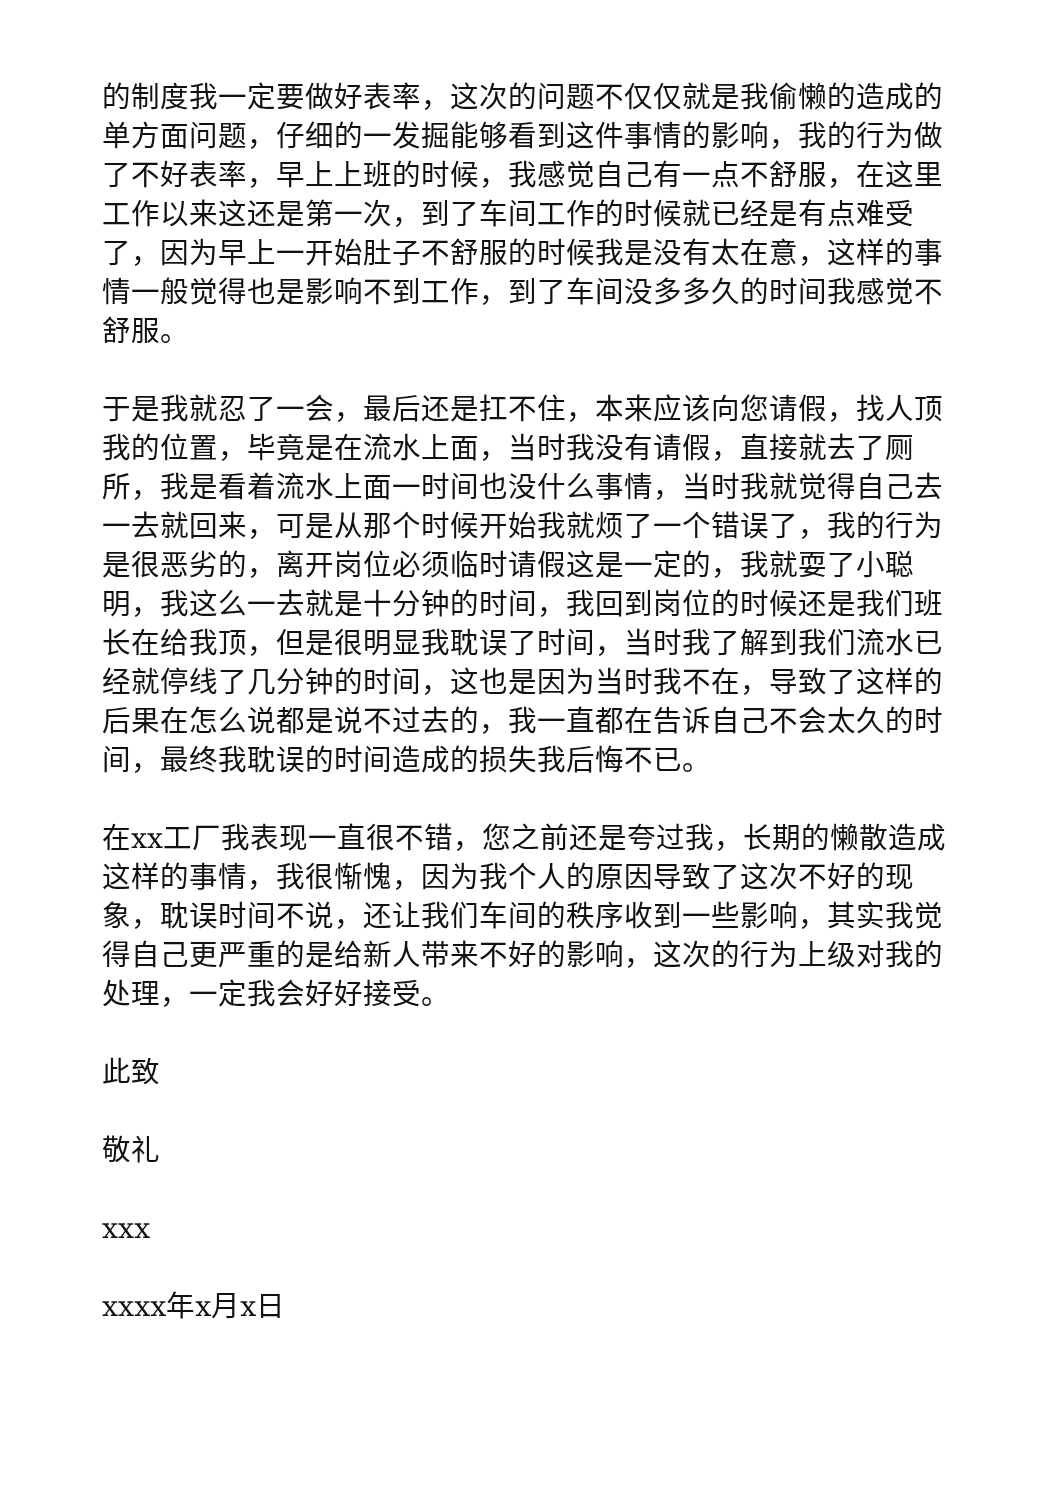的制度我一定要做好表率，这次的问题不仅仅就是我偷懒的造成的单方面问题，仔细的一发掘能够看到这件事情的影响，我的行为做了不好表率，早上上班的时候，我感觉自己有一点不舒服，在这里工作以来这还是第一次，到了车间工作的时候就已经是有点难受了，因为早上一开始肚子不舒服的时候我是没有太在意，这样的事情一般觉得也是影响不到工作，到了车间没多多久的时间我感觉不舒服。
于是我就忍了一会，最后还是扛不住，本来应该向您请假，找人顶我的位置，毕竟是在流水上面，当时我没有请假，直接就去了厕所，我是看着流水上面一时间也没什么事情，当时我就觉得自己去一去就回来，可是从那个时候开始我就烦了一个错误了，我的行为是很恶劣的，离开岗位必须临时请假这是一定的，我就耍了小聪明，我这么一去就是十分钟的时间，我回到岗位的时候还是我们班长在给我顶，但是很明显我耽误了时间，当时我了解到我们流水已经就停线了几分钟的时间，这也是因为当时我不在，导致了这样的后果在怎么说都是说不过去的，我一直都在告诉自己不会太久的时间，最终我耽误的时间造成的损失我后悔不已。
在xx工厂我表现一直很不错，您之前还是夸过我，长期的懒散造成这样的事情，我很惭愧，因为我个人的原因导致了这次不好的现象，耽误时间不说，还让我们车间的秩序收到一些影响，其实我觉得自己更严重的是给新人带来不好的影响，这次的行为上级对我的处理，一定我会好好接受。
此致
敬礼
xxx
xxxx年x月x日